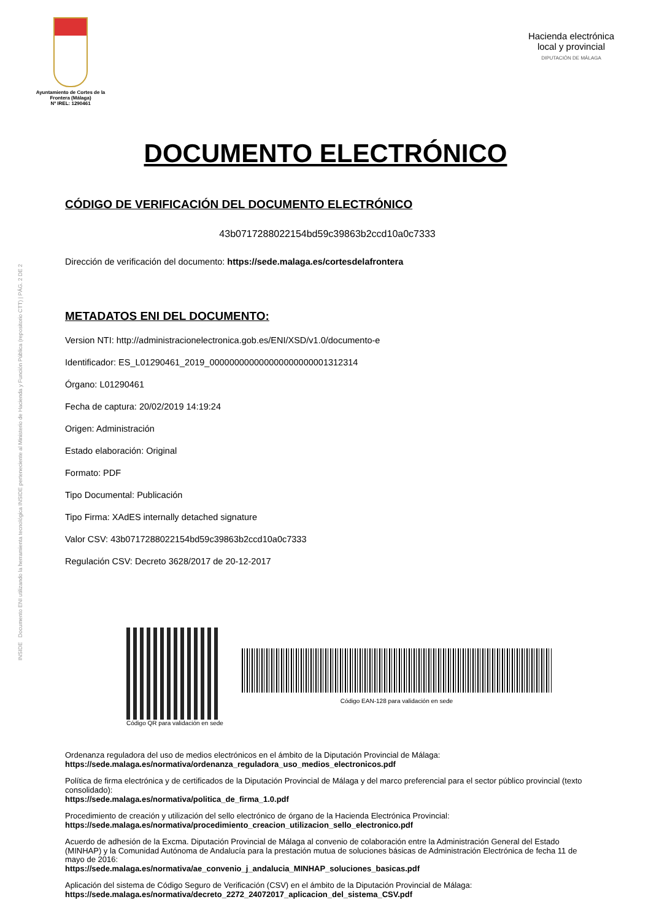INSIDE Documento ENI utilizando la herramienta tecnológica INSIDE perteneciente al Ministerio de Hacienda y Función Pública (repositorio CTT) | PÁG. 2 DE 2
Ayuntamiento de Cortes de la Frontera (Málaga)
Nº IREL: 1290461
Hacienda electrónica
local y provincial
DIPUTACIÓN DE MÁLAGA
DOCUMENTO ELECTRÓNICO
CÓDIGO DE VERIFICACIÓN DEL DOCUMENTO ELECTRÓNICO
43b0717288022154bd59c39863b2ccd10a0c7333
Dirección de verificación del documento: https://sede.malaga.es/cortesdelafrontera
METADATOS ENI DEL DOCUMENTO:
Version NTI: http://administracionelectronica.gob.es/ENI/XSD/v1.0/documento-e
Identificador: ES_L01290461_2019_000000000000000000000001312314
Órgano: L01290461
Fecha de captura: 20/02/2019 14:19:24
Origen: Administración
Estado elaboración: Original
Formato: PDF
Tipo Documental: Publicación
Tipo Firma: XAdES internally detached signature
Valor CSV: 43b0717288022154bd59c39863b2ccd10a0c7333
Regulación CSV: Decreto 3628/2017 de 20-12-2017
Código QR para validación en sede
Código EAN-128 para validación en sede
Ordenanza reguladora del uso de medios electrónicos en el ámbito de la Diputación Provincial de Málaga:
https://sede.malaga.es/normativa/ordenanza_reguladora_uso_medios_electronicos.pdf
Política de firma electrónica y de certificados de la Diputación Provincial de Málaga y del marco preferencial para el sector público provincial (texto consolidado):
https://sede.malaga.es/normativa/politica_de_firma_1.0.pdf
Procedimiento de creación y utilización del sello electrónico de órgano de la Hacienda Electrónica Provincial:
https://sede.malaga.es/normativa/procedimiento_creacion_utilizacion_sello_electronico.pdf
Acuerdo de adhesión de la Excma. Diputación Provincial de Málaga al convenio de colaboración entre la Administración General del Estado (MINHAP) y la Comunidad Autónoma de Andalucía para la prestación mutua de soluciones básicas de Administración Electrónica de fecha 11 de mayo de 2016:
https://sede.malaga.es/normativa/ae_convenio_j_andalucia_MINHAP_soluciones_basicas.pdf
Aplicación del sistema de Código Seguro de Verificación (CSV) en el ámbito de la Diputación Provincial de Málaga:
https://sede.malaga.es/normativa/decreto_2272_24072017_aplicacion_del_sistema_CSV.pdf